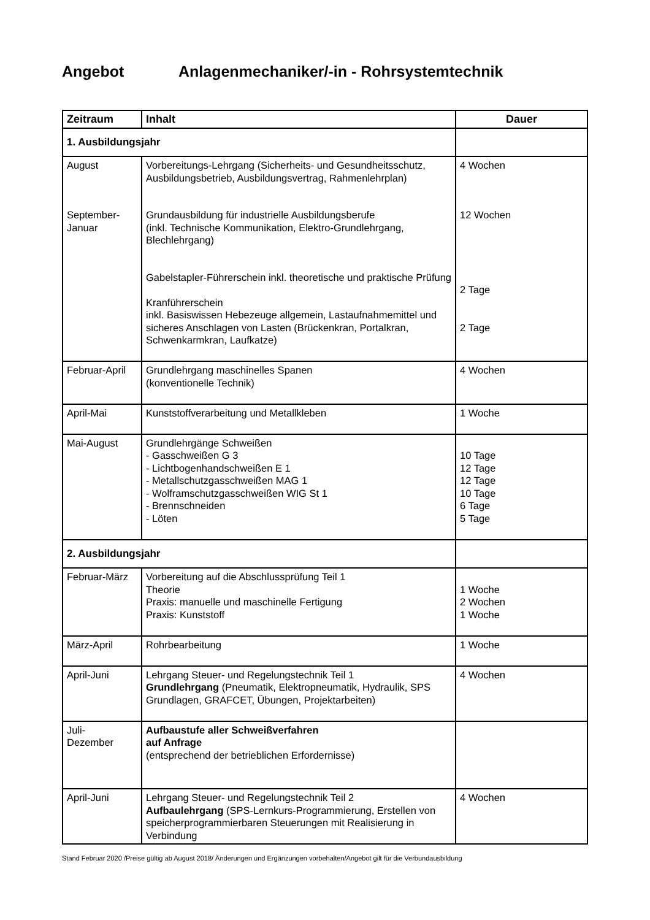Angebot Anlagenmechaniker/-in - Rohrsystemtechnik
| Zeitraum | Inhalt | Dauer |
| --- | --- | --- |
| 1. Ausbildungsjahr | | |
| August September- Januar | Vorbereitungs-Lehrgang (Sicherheits- und Gesundheitsschutz, Ausbildungsbetrieb, Ausbildungsvertrag, Rahmenlehrplan) Grundausbildung für industrielle Ausbildungsberufe (inkl. Technische Kommunikation, Elektro-Grundlehrgang, Blechlehrgang) Gabelstapler-Führerschein inkl. theoretische und praktische Prüfung Kranführerschein inkl. Basiswissen Hebezeuge allgemein, Lastaufnahmemittel und sicheres Anschlagen von Lasten (Brückenkran, Portalkran, Schwenkarmkran, Laufkatze) | 4 Wochen 12 Wochen 2 Tage 2 Tage |
| Februar-April | Grundlehrgang maschinelles Spanen (konventionelle Technik) | 4 Wochen |
| April-Mai | Kunststoffverarbeitung und Metallkleben | 1 Woche |
| Mai-August | Grundlehrgänge Schweißen - Gasschweißen G 3 - Lichtbogenhandschweißen E 1 - Metallschutzgasschweißen MAG 1 - Wolframschutzgasschweißen WIG St 1 - Brennschneiden - Löten | 10 Tage 12 Tage 12 Tage 10 Tage 6 Tage 5 Tage |
| 2. Ausbildungsjahr | | |
| Februar-März | Vorbereitung auf die Abschlussprüfung Teil 1 Theorie Praxis: manuelle und maschinelle Fertigung Praxis: Kunststoff | 1 Woche 2 Wochen 1 Woche |
| März-April | Rohrbearbeitung | 1 Woche |
| April-Juni | Lehrgang Steuer- und Regelungstechnik Teil 1 Grundlehrgang (Pneumatik, Elektropneumatik, Hydraulik, SPS Grundlagen, GRAFCET, Übungen, Projektarbeiten) | 4 Wochen |
| Juli- Dezember | Aufbaustufe aller Schweißverfahren auf Anfrage (entsprechend der betrieblichen Erfordernisse) | |
| April-Juni | Lehrgang Steuer- und Regelungstechnik Teil 2 Aufbaulehrgang (SPS-Lernkurs-Programmierung, Erstellen von speicherprogrammierbaren Steuerungen mit Realisierung in Verbindung | 4 Wochen |
Stand Februar 2020 /Preise gültig ab August 2018/ Änderungen und Ergänzungen vorbehalten/Angebot gilt für die Verbundausbildung